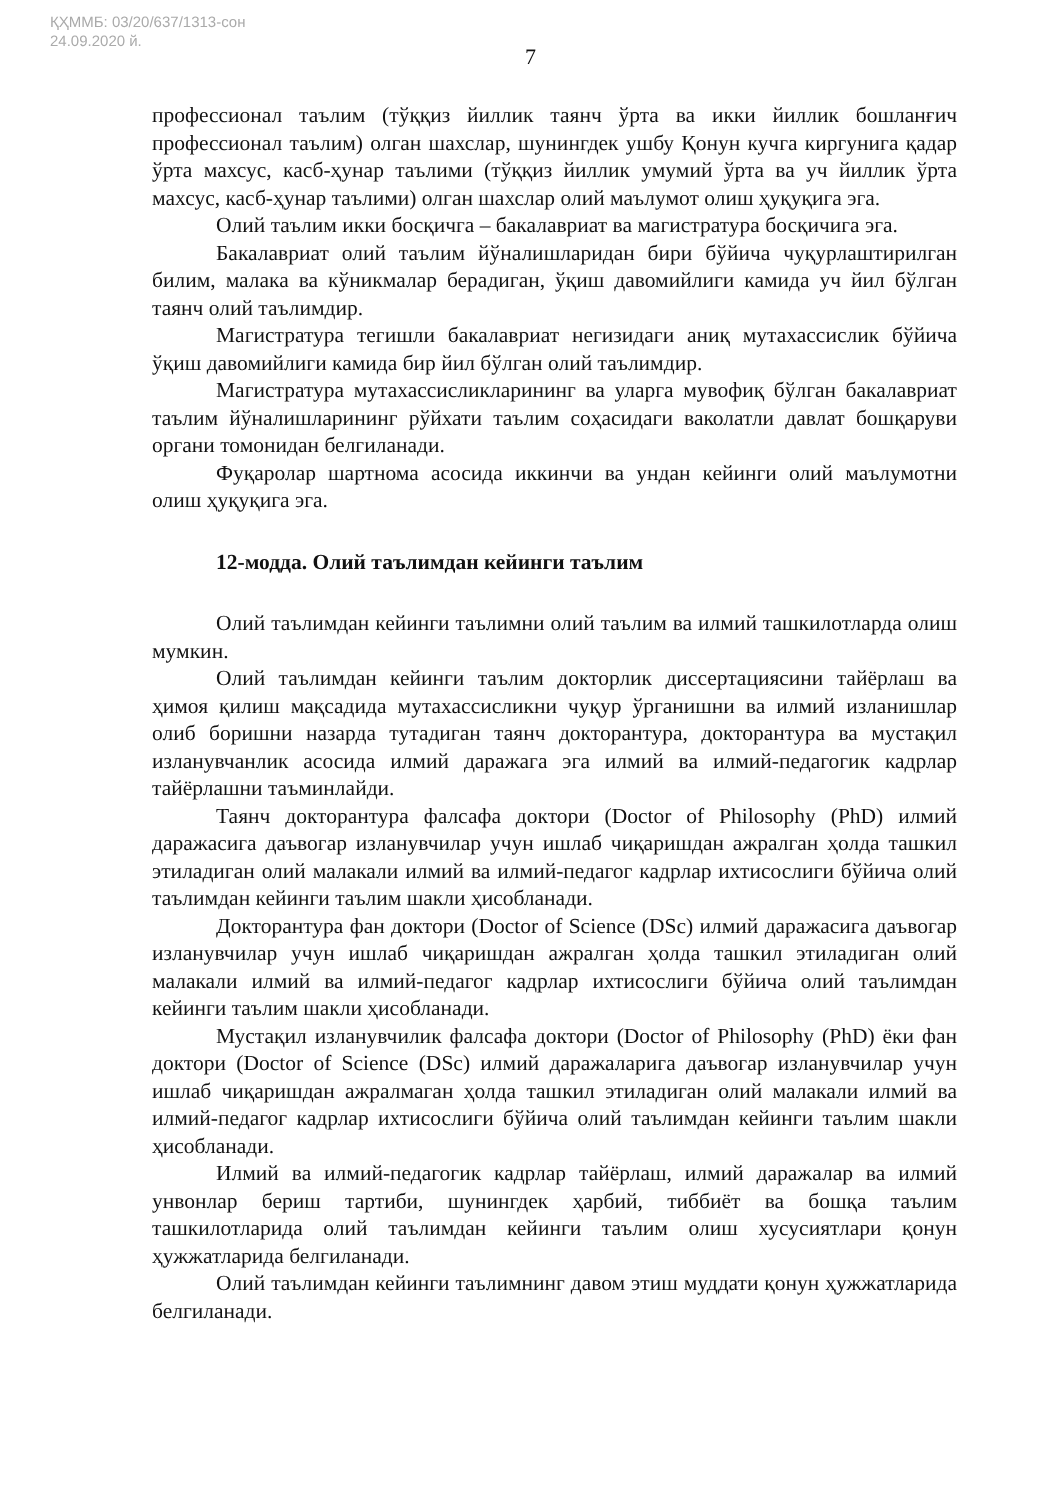ҚҲММБ: 03/20/637/1313-сон
24.09.2020 й.
7
профессионал таълим (тўққиз йиллик таянч ўрта ва икки йиллик бошланғич профессионал таълим) олган шахслар, шунингдек ушбу Қонун кучга киргунига қадар ўрта махсус, касб-ҳунар таълими (тўққиз йиллик умумий ўрта ва уч йиллик ўрта махсус, касб-ҳунар таълими) олган шахслар олий маълумот олиш ҳуқуқига эга.
Олий таълим икки босқичга – бакалавриат ва магистратура босқичига эга.
Бакалавриат олий таълим йўналишларидан бири бўйича чуқурлаштирилган билим, малака ва кўникмалар берадиган, ўқиш давомийлиги камида уч йил бўлган таянч олий таълимдир.
Магистратура тегишли бакалавриат негизидаги аниқ мутахассислик бўйича ўқиш давомийлиги камида бир йил бўлган олий таълимдир.
Магистратура мутахассисликларининг ва уларга мувофиқ бўлган бакалавриат таълим йўналишларининг рўйхати таълим соҳасидаги ваколатли давлат бошқаруви органи томонидан белгиланади.
Фуқаролар шартнома асосида иккинчи ва ундан кейинги олий маълумотни олиш ҳуқуқига эга.
12-модда. Олий таълимдан кейинги таълим
Олий таълимдан кейинги таълимни олий таълим ва илмий ташкилотларда олиш мумкин.
Олий таълимдан кейинги таълим докторлик диссертациясини тайёрлаш ва ҳимоя қилиш мақсадида мутахассисликни чуқур ўрганишни ва илмий изланишлар олиб боришни назарда тутадиган таянч докторантура, докторантура ва мустақил изланувчанлик асосида илмий даражага эга илмий ва илмий-педагогик кадрлар тайёрлашни таъминлайди.
Таянч докторантура фалсафа доктори (Doctor of Philosophy (PhD) илмий даражасига даъвогар изланувчилар учун ишлаб чиқаришдан ажралган ҳолда ташкил этиладиган олий малакали илмий ва илмий-педагог кадрлар ихтисослиги бўйича олий таълимдан кейинги таълим шакли ҳисобланади.
Докторантура фан доктори (Doctor of Science (DSc) илмий даражасига даъвогар изланувчилар учун ишлаб чиқаришдан ажралган ҳолда ташкил этиладиган олий малакали илмий ва илмий-педагог кадрлар ихтисослиги бўйича олий таълимдан кейинги таълим шакли ҳисобланади.
Мустақил изланувчилик фалсафа доктори (Doctor of Philosophy (PhD) ёки фан доктори (Doctor of Science (DSc) илмий даражаларига даъвогар изланувчилар учун ишлаб чиқаришдан ажралмаган ҳолда ташкил этиладиган олий малакали илмий ва илмий-педагог кадрлар ихтисослиги бўйича олий таълимдан кейинги таълим шакли ҳисобланади.
Илмий ва илмий-педагогик кадрлар тайёрлаш, илмий даражалар ва илмий унвонлар бериш тартиби, шунингдек ҳарбий, тиббиёт ва бошқа таълим ташкилотларида олий таълимдан кейинги таълим олиш хусусиятлари қонун ҳужжатларида белгиланади.
Олий таълимдан кейинги таълимнинг давом этиш муддати қонун ҳужжатларида белгиланади.